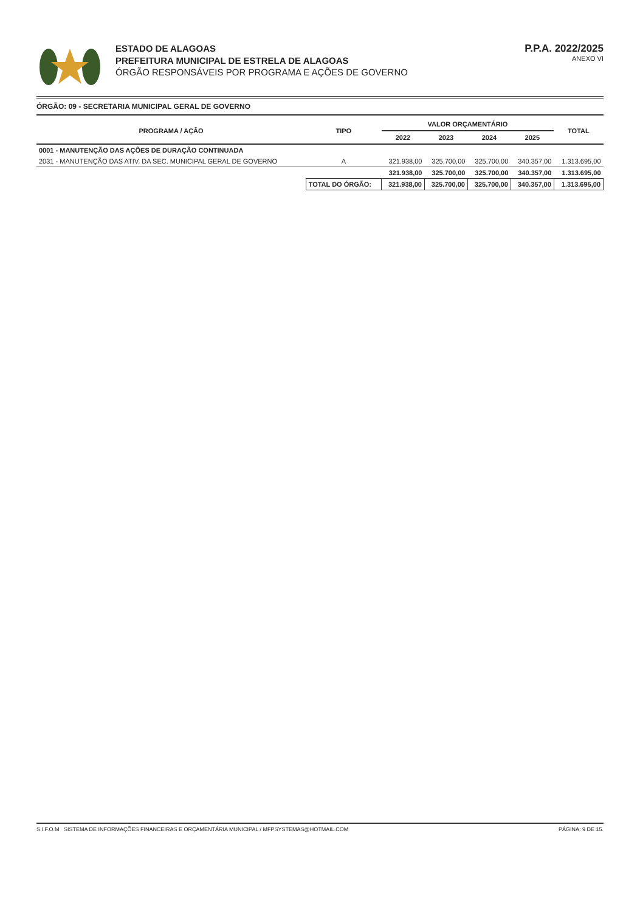ESTADO DE ALAGOAS
PREFEITURA MUNICIPAL DE ESTRELA DE ALAGOAS
ÓRGÃO RESPONSÁVEIS POR PROGRAMA E AÇÕES DE GOVERNO
P.P.A. 2022/2025
ANEXO VI
ÓRGÃO: 09 - SECRETARIA MUNICIPAL GERAL DE GOVERNO
| PROGRAMA / AÇÃO | TIPO | VALOR ORÇAMENTÁRIO | | | | TOTAL |
| --- | --- | --- | --- | --- | --- | --- |
| | | 2022 | 2023 | 2024 | 2025 | |
| 0001 - MANUTENÇÃO DAS AÇÕES DE DURAÇÃO CONTINUADA | | | | | | |
| 2031 - MANUTENÇÃO DAS ATIV. DA SEC. MUNICIPAL GERAL DE GOVERNO | A | 321.938,00 | 325.700,00 | 325.700,00 | 340.357,00 | 1.313.695,00 |
| | | 321.938,00 | 325.700,00 | 325.700,00 | 340.357,00 | 1.313.695,00 |
| | TOTAL DO ÓRGÃO: | 321.938,00 | 325.700,00 | 325.700,00 | 340.357,00 | 1.313.695,00 |
S.I.F.O.M SISTEMA DE INFORMAÇÕES FINANCEIRAS E ORÇAMENTÁRIA MUNICIPAL / MFPSYSTEMAS@HOTMAIL.COM PÁGINA: 9 DE 15.